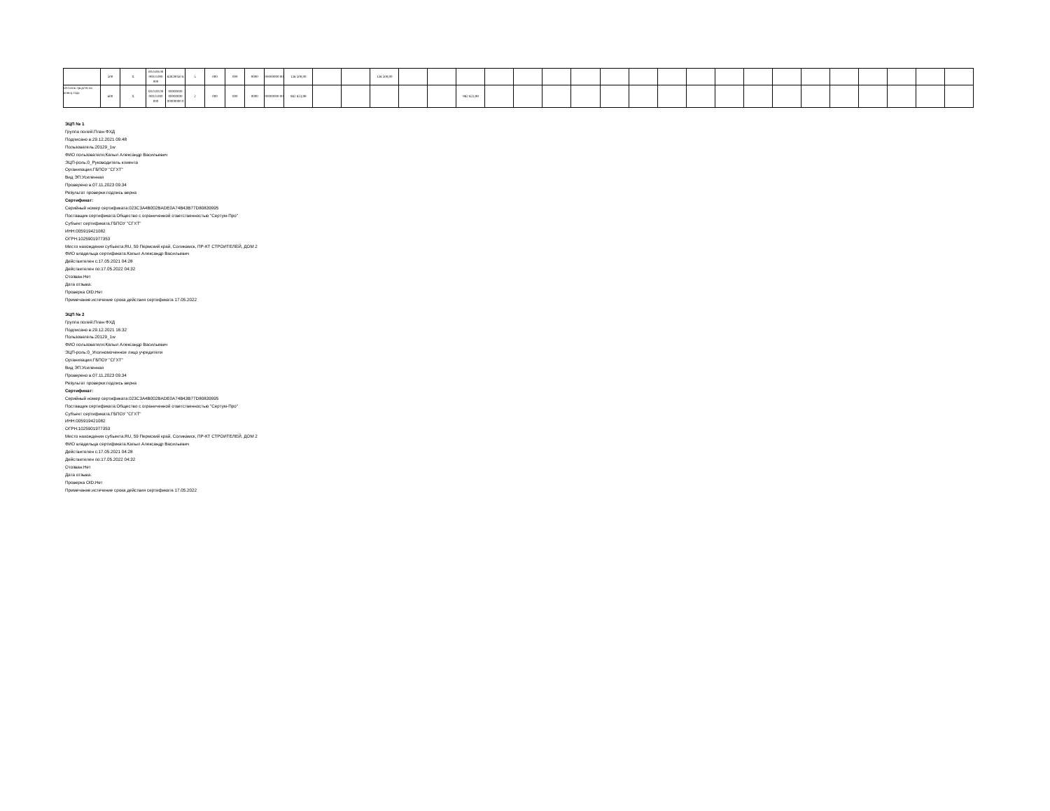| | 500 | X | 00.0.00.00 000.0.000 000 | 83020050 8 | 5 | 000 | 000 | 0000 | 00000000 00 | 138 500,00 | | | 138 500,00 | | | | | | | | | | | | | | | | | | | | |
| Остаток средств на конец года | 600 | X | 00.0.00.00 000.0.000 000 | 00000000 00000000 00000000 0 | 2 | 000 | 000 | 0000 | 00000000 00 | 982 823,99 | | | | | | 982 823,99 | | | | | | | | | | | | | | | | | |
ЭЦП № 1
Группа полей:План ФХД
Подписано в:29.12.2021 09:48
Пользователь:20129_1w
ФИО пользователя:Капыл Александр Васильевич
ЭЦП-роль:0_Руководитель клиента
Организация:ГБПОУ "СГХТ"
Вид ЭП:Усиленная
Проверено в:07.11.2023 09:34
Результат проверки:подпись верна
Сертификат:
Серийный номер сертификата:023C3A4B002BADE0A74B43B77D80839995
Поставщик сертификата:Общество с ограниченной ответственностью "Сертум-Про"
Субъект сертификата:ГБПОУ "СГХТ"
ИНН:005919421082
ОГРН:1025901977353
Место нахождения субъекта:RU, 59 Пермский край, Соликамск, ПР-КТ СТРОИТЕЛЕЙ, ДОМ 2
ФИО владельца сертификата:Капыл Александр Васильевич
Действителен с:17.05.2021 04:28
Действителен по:17.05.2022 04:32
Отозван:Нет
Дата отзыва:
Проверка OID:Нет
Примечание:истечение срока действия сертификата 17.05.2022
ЭЦП № 2
Группа полей:План ФХД
Подписано в:29.12.2021 16:32
Пользователь:20129_1w
ФИО пользователя:Капыл Александр Васильевич
ЭЦП-роль:0_Уполномоченное лицо учредителя
Организация:ГБПОУ "СГХТ"
Вид ЭП:Усиленная
Проверено в:07.11.2023 09:34
Результат проверки:подпись верна
Сертификат:
Серийный номер сертификата:023C3A4B002BADE0A74B43B77D80839995
Поставщик сертификата:Общество с ограниченной ответственностью "Сертум-Про"
Субъект сертификата:ГБПОУ "СГХТ"
ИНН:005919421082
ОГРН:1025901977353
Место нахождения субъекта:RU, 59 Пермский край, Соликамск, ПР-КТ СТРОИТЕЛЕЙ, ДОМ 2
ФИО владельца сертификата:Капыл Александр Васильевич
Действителен с:17.05.2021 04:28
Действителен по:17.05.2022 04:32
Отозван:Нет
Дата отзыва:
Проверка OID:Нет
Примечание:истечение срока действия сертификата 17.05.2022